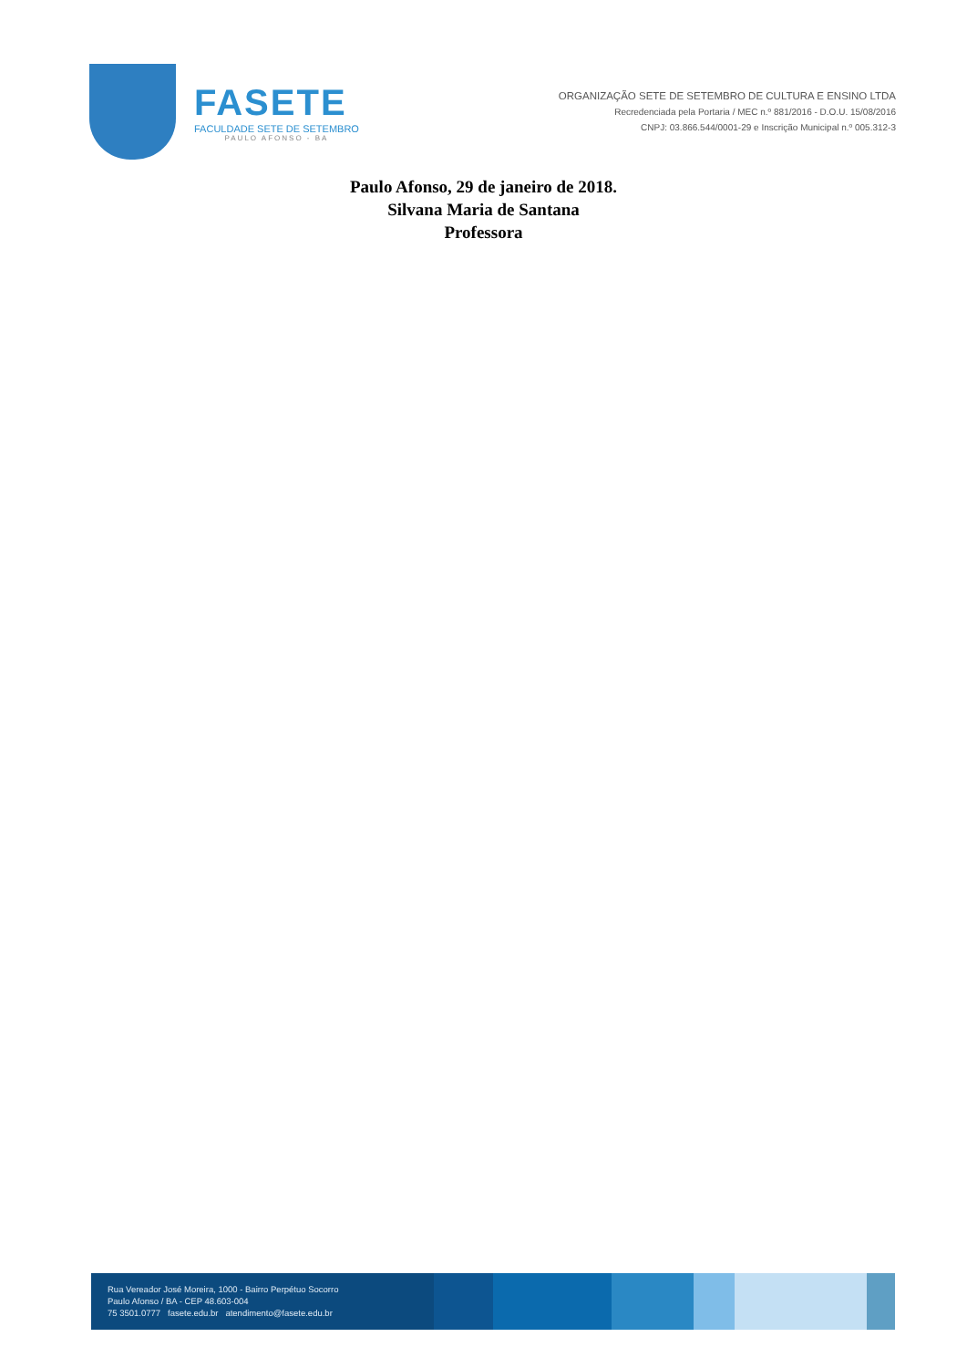FASETE
FACULDADE SETE DE SETEMBRO
PAULO AFONSO - BA
ORGANIZAÇÃO SETE DE SETEMBRO DE CULTURA E ENSINO LTDA
Recredenciada pela Portaria / MEC n.º 881/2016 - D.O.U. 15/08/2016
CNPJ: 03.866.544/0001-29 e Inscrição Municipal n.º 005.312-3
Paulo Afonso, 29 de janeiro de 2018.
Silvana Maria de Santana
Professora
Rua Vereador José Moreira, 1000 - Bairro Perpétuo Socorro
Paulo Afonso / BA - CEP 48.603-004
75 3501.0777 fasete.edu.br atendimento@fasete.edu.br